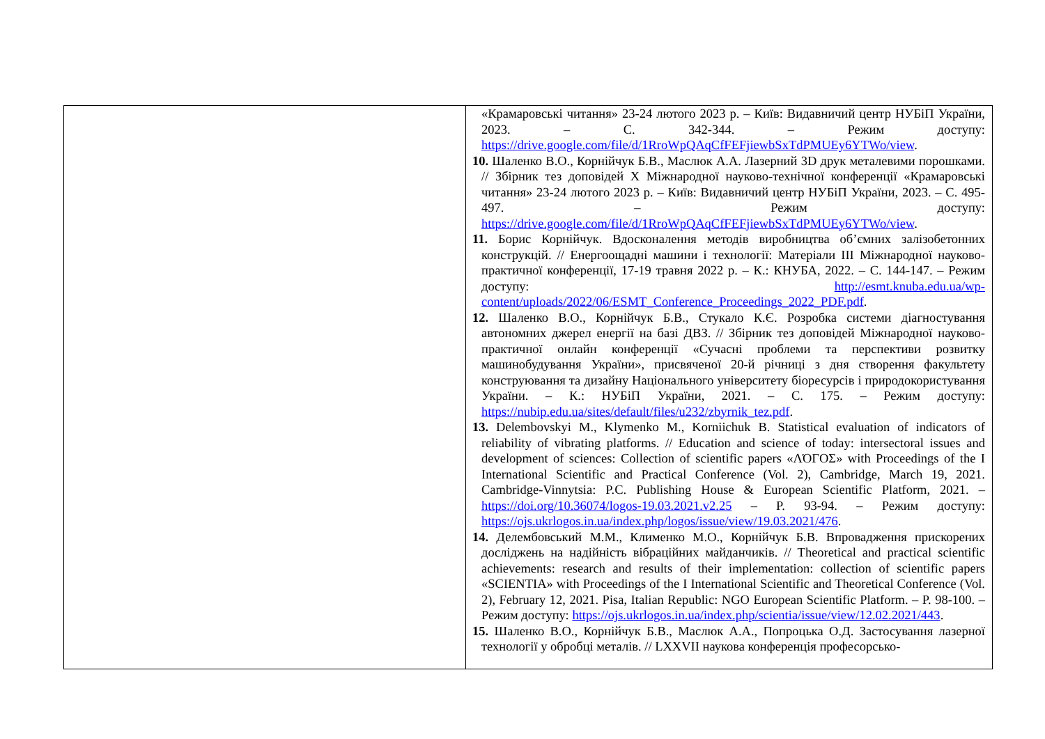| | «Крамаровські читання» 23-24 лютого 2023 р. – Київ: Видавничий центр НУБіП України, 2023. – С. 342-344. – Режим доступу: https://drive.google.com/file/d/1RroWpQAqCfFEFjiewbSxTdPMUEy6YTWo/view . 10. Шаленко В.О., Корнійчук Б.В., Маслюк А.А. Лазерний 3D друк металевими порошками. // Збірник тез доповідей X Міжнародної науково-технічної конференції «Крамаровські читання» 23-24 лютого 2023 р. – Київ: Видавничий центр НУБіП України, 2023. – С. 495-497. – Режим доступу: https://drive.google.com/file/d/1RroWpQAqCfFEFjiewbSxTdPMUEy6YTWo/view . 11. Борис Корнійчук. Вдосконалення методів виробництва об’ємних залізобетонних конструкцій. // Енергоощадні машини і технології: Матеріали ІІІ Міжнародної науково-практичної конференції, 17-19 травня 2022 р. – К.: КНУБА, 2022. – С. 144-147. – Режим доступу: http://esmt.knuba.edu.ua/wp-content/uploads/2022/06/ESMT_Conference_Proceedings_2022_PDF.pdf . 12. Шаленко В.О., Корнійчук Б.В., Стукало К.Є. Розробка системи діагностування автономних джерел енергії на базі ДВЗ. // Збірник тез доповідей Міжнародної науково-практичної онлайн конференції «Сучасні проблеми та перспективи розвитку машинобудування України», присвяченої 20-й річниці з дня створення факультету конструювання та дизайну Національного університету біоресурсів і природокористування України. – К.: НУБіП України, 2021. – С. 175. – Режим доступу: https://nubip.edu.ua/sites/default/files/u232/zbyrnik_tez.pdf . 13. Delembovskyi M., Klymenko M., Korniichuk B. Statistical evaluation of indicators of reliability of vibrating platforms. // Education and science of today: intersectoral issues and development of sciences: Collection of scientific papers «ΛΌГOΣ» with Proceedings of the I International Scientific and Practical Conference (Vol. 2), Cambridge, March 19, 2021. Cambridge-Vinnytsia: P.C. Publishing House & European Scientific Platform, 2021. – https://doi.org/10.36074/logos-19.03.2021.v2.25 – P. 93-94. – Режим доступу: https://ojs.ukrlogos.in.ua/index.php/logos/issue/view/19.03.2021/476 . 14. Делембовський М.М., Клименко М.О., Корнійчук Б.В. Впровадження прискорених досліджень на надійність вібраційних майданчиків. // Theoretical and practical scientific achievements: research and results of their implementation: collection of scientific papers «SCIENTIA» with Proceedings of the I International Scientific and Theoretical Conference (Vol. 2), February 12, 2021. Pisa, Italian Republic: NGO European Scientific Platform. – P. 98-100. – Режим доступу: https://ojs.ukrlogos.in.ua/index.php/scientia/issue/view/12.02.2021/443 . 15. Шаленко В.О., Корнійчук Б.В., Маслюк А.А., Попроцька О.Д. Застосування лазерної технології у обробці металів. // LXXVII наукова конференція професорсько- |